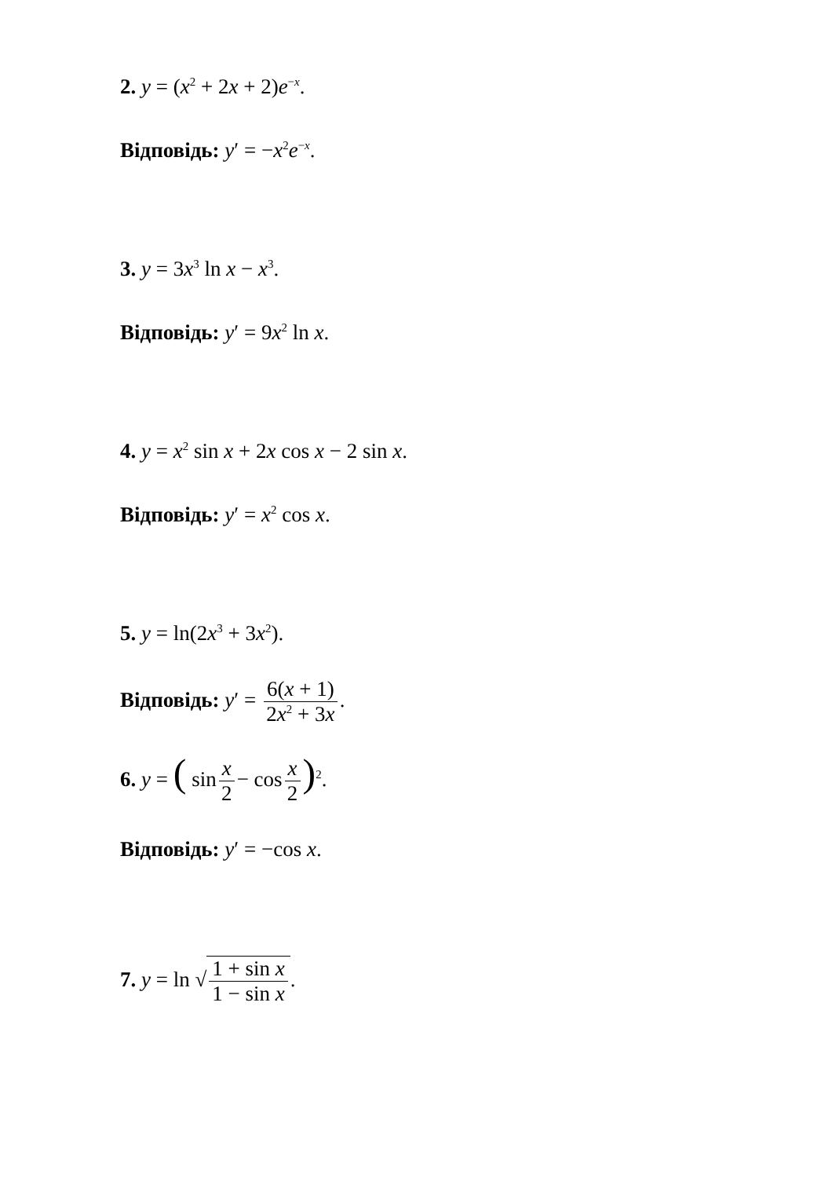2. y = (x<sup>2</sup> + 2x + 2)e<sup>−x</sup>.
Відповідь: y′ = −x<sup>2</sup>e<sup>−x</sup>.
3. y = 3x<sup>3</sup> ln x − x<sup>3</sup>.
Відповідь: y′ = 9x<sup>2</sup> ln x.
4. y = x<sup>2</sup> sin x + 2x cos x − 2 sin x.
Відповідь: y′ = x<sup>2</sup> cos x.
5. y = ln(2x<sup>3</sup> + 3x<sup>2</sup>).
Відповідь: y′ = 6(x + 1) 2x<sup>2</sup> + 3x.
6. y = ( sin x 2 − cos x 2)<sup>2</sup>.
Відповідь: y′ = −cos x.
7. y = ln √1 + sin x 1 − sin x.